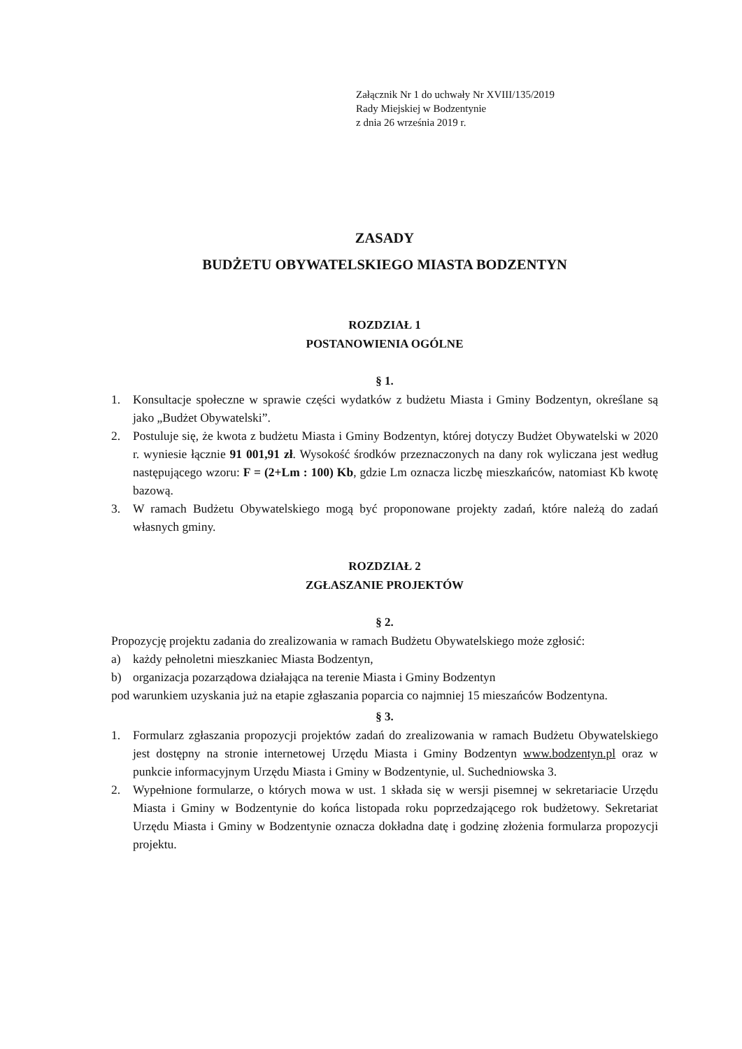Załącznik Nr 1 do uchwały Nr XVIII/135/2019
Rady Miejskiej w Bodzentynie
z dnia 26 września 2019 r.
ZASADY
BUDŻETU OBYWATELSKIEGO MIASTA BODZENTYN
ROZDZIAŁ 1
POSTANOWIENIA OGÓLNE
§ 1.
1. Konsultacje społeczne w sprawie części wydatków z budżetu Miasta i Gminy Bodzentyn, określane są jako „Budżet Obywatelski”.
2. Postuluje się, że kwota z budżetu Miasta i Gminy Bodzentyn, której dotyczy Budżet Obywatelski w 2020 r. wyniesie łącznie 91 001,91 zł. Wysokość środków przeznaczonych na dany rok wyliczana jest według następującego wzoru: F = (2+Lm : 100) Kb, gdzie Lm oznacza liczbę mieszkańców, natomiast Kb kwotę bazową.
3. W ramach Budżetu Obywatelskiego mogą być proponowane projekty zadań, które należą do zadań własnych gminy.
ROZDZIAŁ 2
ZGŁASZANIE PROJEKTÓW
§ 2.
Propozycję projektu zadania do zrealizowania w ramach Budżetu Obywatelskiego może zgłosić:
a) każdy pełnoletni mieszkaniec Miasta Bodzentyn,
b) organizacja pozarządowa działająca na terenie Miasta i Gminy Bodzentyn
pod warunkiem uzyskania już na etapie zgłaszania poparcia co najmniej 15 mieszańców Bodzentyna.
§ 3.
1. Formularz zgłaszania propozycji projektów zadań do zrealizowania w ramach Budżetu Obywatelskiego jest dostępny na stronie internetowej Urzędu Miasta i Gminy Bodzentyn www.bodzentyn.pl oraz w punkcie informacyjnym Urzędu Miasta i Gminy w Bodzentynie, ul. Suchedniowska 3.
2. Wypełnione formularze, o których mowa w ust. 1 składa się w wersji pisemnej w sekretariacie Urzędu Miasta i Gminy w Bodzentynie do końca listopada roku poprzedzającego rok budżetowy. Sekretariat Urzędu Miasta i Gminy w Bodzentynie oznacza dokładna datę i godzinę złożenia formularza propozycji projektu.